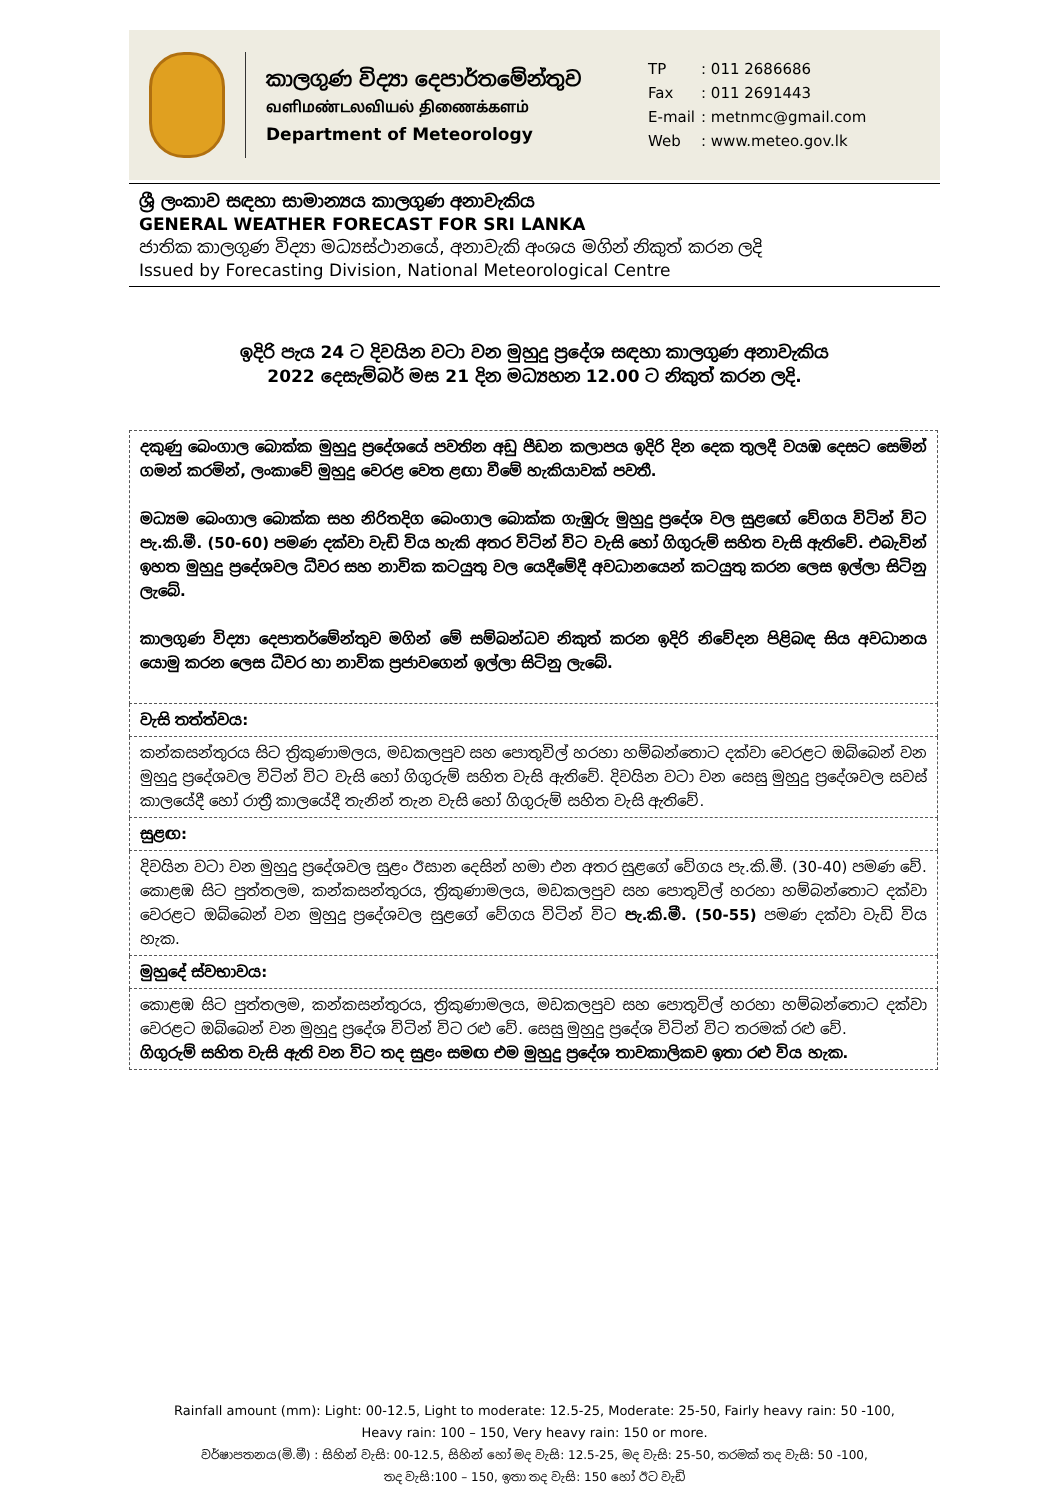කාලගුණ විද්‍යා දෙපාර්තමේන්තුව
வளிமண்டலவியல் திணைக்களம்
Department of Meteorology
| TP | : 011 2686686 |
| Fax | : 011 2691443 |
| E-mail | : metnmc@gmail.com |
| Web | : www.meteo.gov.lk |
ශ්‍රී ලංකාව සඳහා සාමාන්‍යය කාලගුණ අනාවැකිය
GENERAL WEATHER FORECAST FOR SRI LANKA
ජාතික කාලගුණ විද්‍යා මධ්‍යස්ථානයේ, අනාවැකි අංශය මගින් නිකුත් කරන ලදි
Issued by Forecasting Division, National Meteorological Centre
ඉදිරි පැය 24 ට දිවයින වටා වන මුහුදු ප්‍රදේශ සඳහා කාලගුණ අනාවැකිය
2022 දෙසැම්බර් මස 21 දින මධ්‍යහන 12.00 ට නිකුත් කරන ලදි.
| දකුණු බෙංගාල බොක්ක මුහුදු ප්‍රදේශයේ පවතින අඩු පීඩන කලාපය ඉදිරි දින දෙක තුලදී වයඹ දෙසට සෙමින් ගමන් කරමින්, ලංකාවේ මුහුදු වෙරළ වෙත ළඟා වීමේ හැකියාවක් පවතී. මධ්‍යම බෙංගාල බොක්ක සහ නිරිතදිග බෙංගාල බොක්ක ගැඹුරු මුහුදු ප්‍රදේශ වල සුළඟේ වේගය විටින් විට පැ.කි.මී. (50-60) පමණ දක්වා වැඩි විය හැකි අතර විටින් විට වැසි හෝ ගිගුරුම් සහිත වැසි ඇතිවේ. එබැවින් ඉහත මුහුදු ප්‍රදේශවල ධීවර සහ නාවික කටයුතු වල යෙදීමේදී අවධානයෙන් කටයුතු කරන ලෙස ඉල්ලා සිටිනු ලැබේ. කාලගුණ විද්‍යා දෙපාතර්මේන්තුව මගින් මේ සම්බන්ධව නිකුත් කරන ඉදිරි නිවේදන පිළිබඳ සිය අවධානය යොමු කරන ලෙස ධීවර හා නාවික ප්‍රජාවගෙන් ඉල්ලා සිටිනු ලැබේ. |
| වැසි තත්ත්වය: |
| කන්කසන්තුරය සිට ත්‍රිකුණාමලය, මඩකලපුව සහ පොතුවිල් හරහා හම්බන්තොට දක්වා වෙරළට ඔබ්බෙන් වන මුහුදු ප්‍රදේශවල විටින් විට වැසි හෝ ගිගුරුම් සහිත වැසි ඇතිවේ. දිවයින වටා වන සෙසු මුහුදු ප්‍රදේශවල සවස් කාලයේදී හෝ රාත්‍රී කාලයේදී තැනින් තැන වැසි හෝ ගිගුරුම් සහිත වැසි ඇතිවේ. |
| සුළඟ: |
| දිවයින වටා වන මුහුදු ප්‍රදේශවල සුළං ඊසාන දෙසින් හමා එන අතර සුළගේ වේගය පැ.කි.මී. (30-40) පමණ වේ. කොළඹ සිට පුත්තලම, කන්කසන්තුරය, ත්‍රිකුණාමලය, මඩකලපුව සහ පොතුවිල් හරහා හම්බන්තොට දක්වා වෙරළට ඔබ්බෙන් වන මුහුදු ප්‍රදේශවල සුළගේ වේගය විටින් විට පැ.කි.මී. (50-55) පමණ දක්වා වැඩි විය හැක. |
| මුහුදේ ස්වභාවය: |
| කොළඹ සිට පුත්තලම, කන්කසන්තුරය, ත්‍රිකුණාමලය, මඩකලපුව සහ පොතුවිල් හරහා හම්බන්තොට දක්වා වෙරළට ඔබ්බෙන් වන මුහුදු ප්‍රදේශ විටින් විට රළු වේ. සෙසු මුහුදු ප්‍රදේශ විටින් විට තරමක් රළු වේ. ගිගුරුම් සහිත වැසි ඇති වන විට තද සුළං සමඟ එම මුහුදු ප්‍රදේශ තාවකාලිකව ඉතා රළු විය හැක. |
Rainfall amount (mm): Light: 00-12.5, Light to moderate: 12.5-25, Moderate: 25-50, Fairly heavy rain: 50 -100,
Heavy rain: 100 – 150, Very heavy rain: 150 or more.
වර්ෂාපතනය(මි.මී) : සිහින් වැසි: 00-12.5, සිහින් හෝ මද වැසි: 12.5-25, මද වැසි: 25-50, තරමක් තද වැසි: 50 -100,
තද වැසි:100 – 150, ඉතා තද වැසි: 150 හෝ ඊට වැඩි